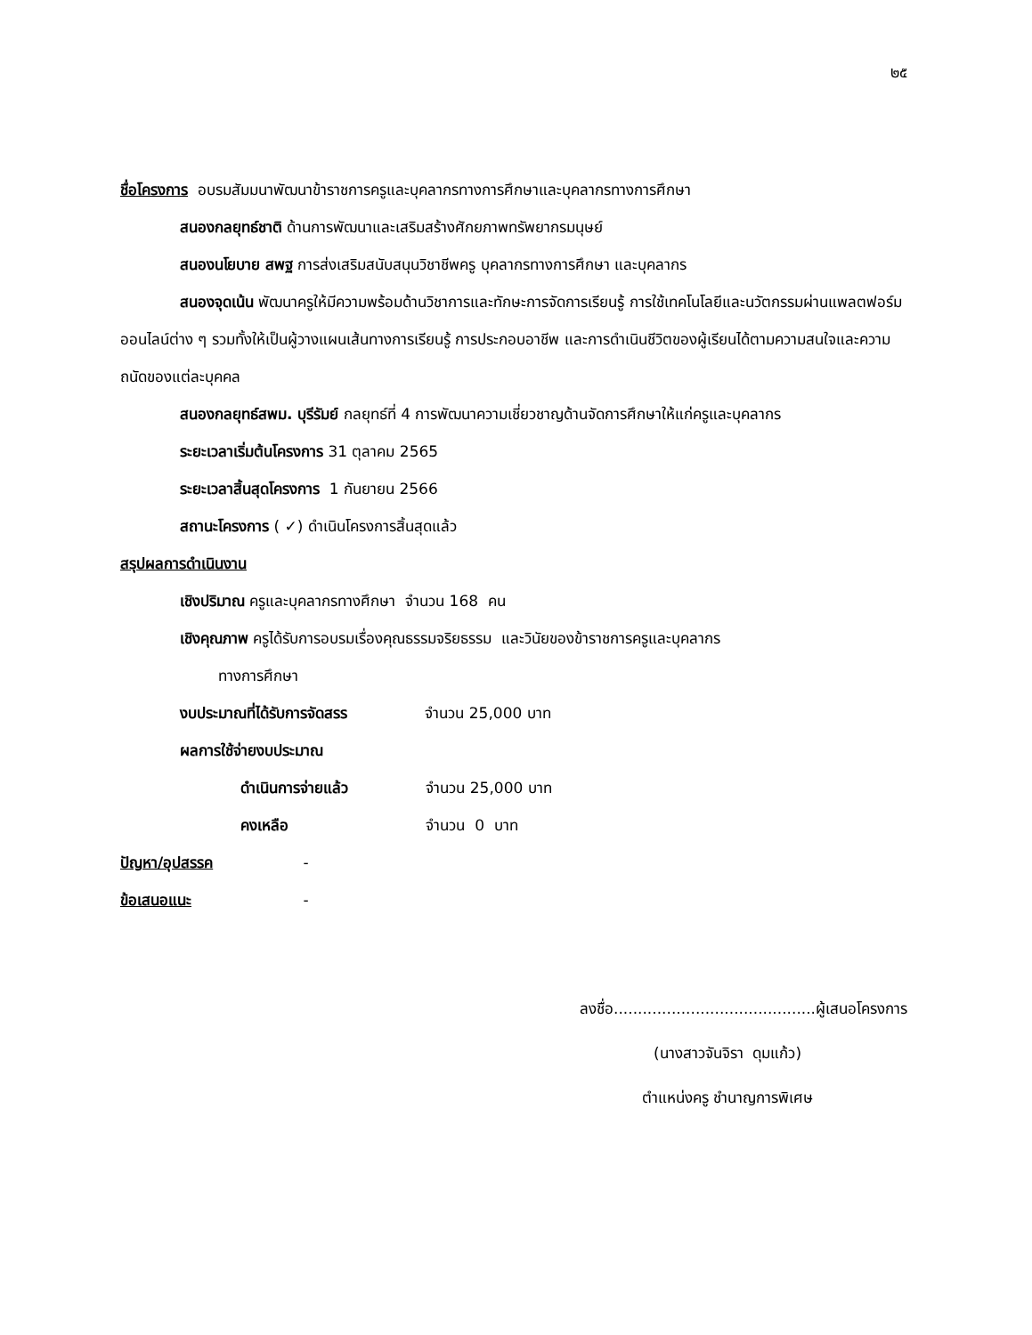๒๕
ชื่อโครงการ อบรมสัมมนาพัฒนาข้าราชการครูและบุคลากรทางการศึกษาและบุคลากรทางการศึกษา
สนองกลยุทธ์ชาติ ด้านการพัฒนาและเสริมสร้างศักยภาพทรัพยากรมนุษย์
สนองนโยบาย สพฐ การส่งเสริมสนับสนุนวิชาชีพครู บุคลากรทางการศึกษา และบุคลากร
สนองจุดเน้น พัฒนาครูให้มีความพร้อมด้านวิชาการและทักษะการจัดการเรียนรู้ การใช้เทคโนโลยีและนวัตกรรมผ่านแพลตฟอร์มออนไลน์ต่าง ๆ รวมทั้งให้เป็นผู้วางแผนเส้นทางการเรียนรู้ การประกอบอาชีพ และการดำเนินชีวิตของผู้เรียนได้ตามความสนใจและความถนัดของแต่ละบุคคล
สนองกลยุทธ์สพม. บุรีรัมย์ กลยุทธ์ที่ 4 การพัฒนาความเชี่ยวชาญด้านจัดการศึกษาให้แก่ครูและบุคลากร
ระยะเวลาเริ่มต้นโครงการ 31 ตุลาคม 2565
ระยะเวลาสิ้นสุดโครงการ 1 กันยายน 2566
สถานะโครงการ ( ✓) ดำเนินโครงการสิ้นสุดแล้ว
สรุปผลการดำเนินงาน
เชิงปริมาณ ครูและบุคลากรทางศึกษา จำนวน 168 คน
เชิงคุณภาพ ครูได้รับการอบรมเรื่องคุณธรรมจริยธรรม และวินัยของข้าราชการครูและบุคลากร
ทางการศึกษา
งบประมาณที่ได้รับการจัดสรร จำนวน 25,000 บาท
ผลการใช้จ่ายงบประมาณ
ดำเนินการจ่ายแล้ว จำนวน 25,000 บาท
คงเหลือ จำนวน 0 บาท
ปัญหา/อุปสรรค -
ข้อเสนอแนะ -
ลงชื่อ..........................................ผู้เสนอโครงการ
(นางสาวจันจิรา ดุมแก้ว)
ตำแหน่งครู ชำนาญการพิเศษ